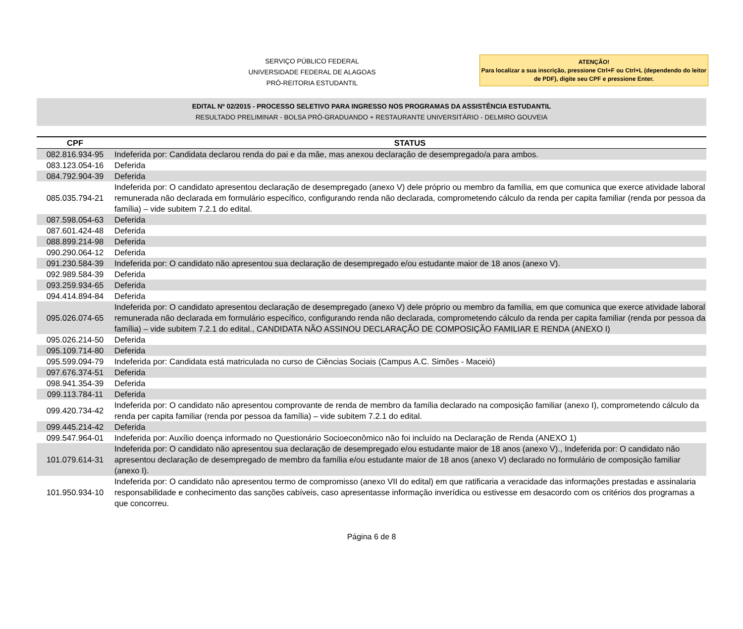SERVIÇO PÚBLICO FEDERAL
UNIVERSIDADE FEDERAL DE ALAGOAS
PRÓ-REITORIA ESTUDANTIL
ATENÇÃO!
Para localizar a sua inscrição, pressione Ctrl+F ou Ctrl+L (dependendo do leitor de PDF), digite seu CPF e pressione Enter.
EDITAL Nº 02/2015 - PROCESSO SELETIVO PARA INGRESSO NOS PROGRAMAS DA ASSISTÊNCIA ESTUDANTIL
RESULTADO PRELIMINAR - BOLSA PRÓ-GRADUANDO + RESTAURANTE UNIVERSITÁRIO - DELMIRO GOUVEIA
| CPF | STATUS |
| --- | --- |
| 082.816.934-95 | Indeferida por: Candidata declarou renda do pai e da mãe, mas anexou declaração de desempregado/a para ambos. |
| 083.123.054-16 | Deferida |
| 084.792.904-39 | Deferida |
| 085.035.794-21 | Indeferida por: O candidato apresentou declaração de desempregado (anexo V) dele próprio ou membro da família, em que comunica que exerce atividade laboral remunerada não declarada em formulário específico, configurando renda não declarada, comprometendo cálculo da renda per capita familiar (renda por pessoa da família) – vide subitem 7.2.1 do edital. |
| 087.598.054-63 | Deferida |
| 087.601.424-48 | Deferida |
| 088.899.214-98 | Deferida |
| 090.290.064-12 | Deferida |
| 091.230.584-39 | Indeferida por: O candidato não apresentou sua declaração de desempregado e/ou estudante maior de 18 anos (anexo V). |
| 092.989.584-39 | Deferida |
| 093.259.934-65 | Deferida |
| 094.414.894-84 | Deferida |
| 095.026.074-65 | Indeferida por: O candidato apresentou declaração de desempregado (anexo V) dele próprio ou membro da família, em que comunica que exerce atividade laboral remunerada não declarada em formulário específico, configurando renda não declarada, comprometendo cálculo da renda per capita familiar (renda por pessoa da família) – vide subitem 7.2.1 do edital., CANDIDATA NÃO ASSINOU DECLARAÇÃO DE COMPOSIÇÃO FAMILIAR E RENDA (ANEXO I) |
| 095.026.214-50 | Deferida |
| 095.109.714-80 | Deferida |
| 095.599.094-79 | Indeferida por: Candidata está matriculada no curso de Ciências Sociais (Campus A.C. Simões - Maceió) |
| 097.676.374-51 | Deferida |
| 098.941.354-39 | Deferida |
| 099.113.784-11 | Deferida |
| 099.420.734-42 | Indeferida por: O candidato não apresentou comprovante de renda de membro da família declarado na composição familiar (anexo I), comprometendo cálculo da renda per capita familiar (renda por pessoa da família) – vide subitem 7.2.1 do edital. |
| 099.445.214-42 | Deferida |
| 099.547.964-01 | Indeferida por: Auxílio doença informado no Questionário Socioeconômico não foi incluído na Declaração de Renda (ANEXO 1) |
| 101.079.614-31 | Indeferida por: O candidato não apresentou sua declaração de desempregado e/ou estudante maior de 18 anos (anexo V)., Indeferida por: O candidato não apresentou declaração de desempregado de membro da família e/ou estudante maior de 18 anos (anexo V) declarado no formulário de composição familiar (anexo I). |
| 101.950.934-10 | Indeferida por: O candidato não apresentou termo de compromisso (anexo VII do edital) em que ratificaria a veracidade das informações prestadas e assinalaria responsabilidade e conhecimento das sanções cabíveis, caso apresentasse informação inverídica ou estivesse em desacordo com os critérios dos programas a que concorreu. |
Página 6 de 8